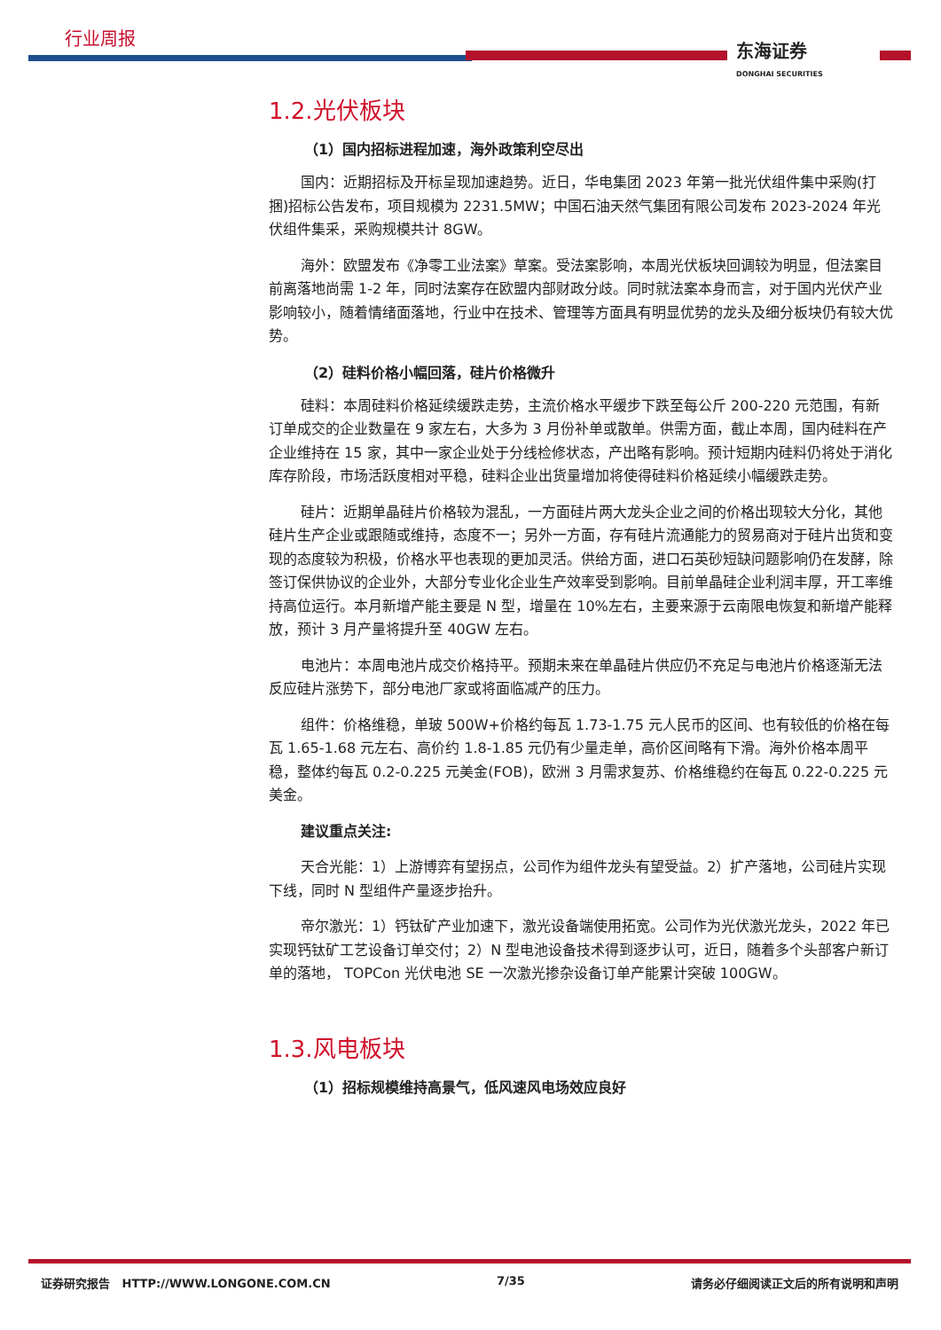行业周报 东海证券
DONGHAI SECURITIES
1.2.光伏板块
（1）国内招标进程加速，海外政策利空尽出
国内：近期招标及开标呈现加速趋势。近日，华电集团 2023 年第一批光伏组件集中采购(打捆)招标公告发布，项目规模为 2231.5MW；中国石油天然气集团有限公司发布 2023-2024 年光伏组件集采，采购规模共计 8GW。
海外：欧盟发布《净零工业法案》草案。受法案影响，本周光伏板块回调较为明显，但法案目前离落地尚需 1-2 年，同时法案存在欧盟内部财政分歧。同时就法案本身而言，对于国内光伏产业影响较小，随着情绪面落地，行业中在技术、管理等方面具有明显优势的龙头及细分板块仍有较大优势。
（2）硅料价格小幅回落，硅片价格微升
硅料：本周硅料价格延续缓跌走势，主流价格水平缓步下跌至每公斤 200-220 元范围，有新订单成交的企业数量在 9 家左右，大多为 3 月份补单或散单。供需方面，截止本周，国内硅料在产企业维持在 15 家，其中一家企业处于分线检修状态，产出略有影响。预计短期内硅料仍将处于消化库存阶段，市场活跃度相对平稳，硅料企业出货量增加将使得硅料价格延续小幅缓跌走势。
硅片：近期单晶硅片价格较为混乱，一方面硅片两大龙头企业之间的价格出现较大分化，其他硅片生产企业或跟随或维持，态度不一；另外一方面，存有硅片流通能力的贸易商对于硅片出货和变现的态度较为积极，价格水平也表现的更加灵活。供给方面，进口石英砂短缺问题影响仍在发酵，除签订保供协议的企业外，大部分专业化企业生产效率受到影响。目前单晶硅企业利润丰厚，开工率维持高位运行。本月新增产能主要是 N 型，增量在 10%左右，主要来源于云南限电恢复和新增产能释放，预计 3 月产量将提升至 40GW 左右。
电池片：本周电池片成交价格持平。预期未来在单晶硅片供应仍不充足与电池片价格逐渐无法反应硅片涨势下，部分电池厂家或将面临减产的压力。
组件：价格维稳，单玻 500W+价格约每瓦 1.73-1.75 元人民币的区间、也有较低的价格在每瓦 1.65-1.68 元左右、高价约 1.8-1.85 元仍有少量走单，高价区间略有下滑。海外价格本周平稳，整体约每瓦 0.2-0.225 元美金(FOB)，欧洲 3 月需求复苏、价格维稳约在每瓦 0.22-0.225 元美金。
建议重点关注:
天合光能：1）上游博弈有望拐点，公司作为组件龙头有望受益。2）扩产落地，公司硅片实现下线，同时 N 型组件产量逐步抬升。
帝尔激光：1）钙钛矿产业加速下，激光设备端使用拓宽。公司作为光伏激光龙头，2022 年已实现钙钛矿工艺设备订单交付；2）N 型电池设备技术得到逐步认可，近日，随着多个头部客户新订单的落地， TOPCon 光伏电池 SE 一次激光掺杂设备订单产能累计突破 100GW。
1.3.风电板块
（1）招标规模维持高景气，低风速风电场效应良好
证券研究报告 HTTP://WWW.LONGONE.COM.CN 7/35 请务必仔细阅读正文后的所有说明和声明